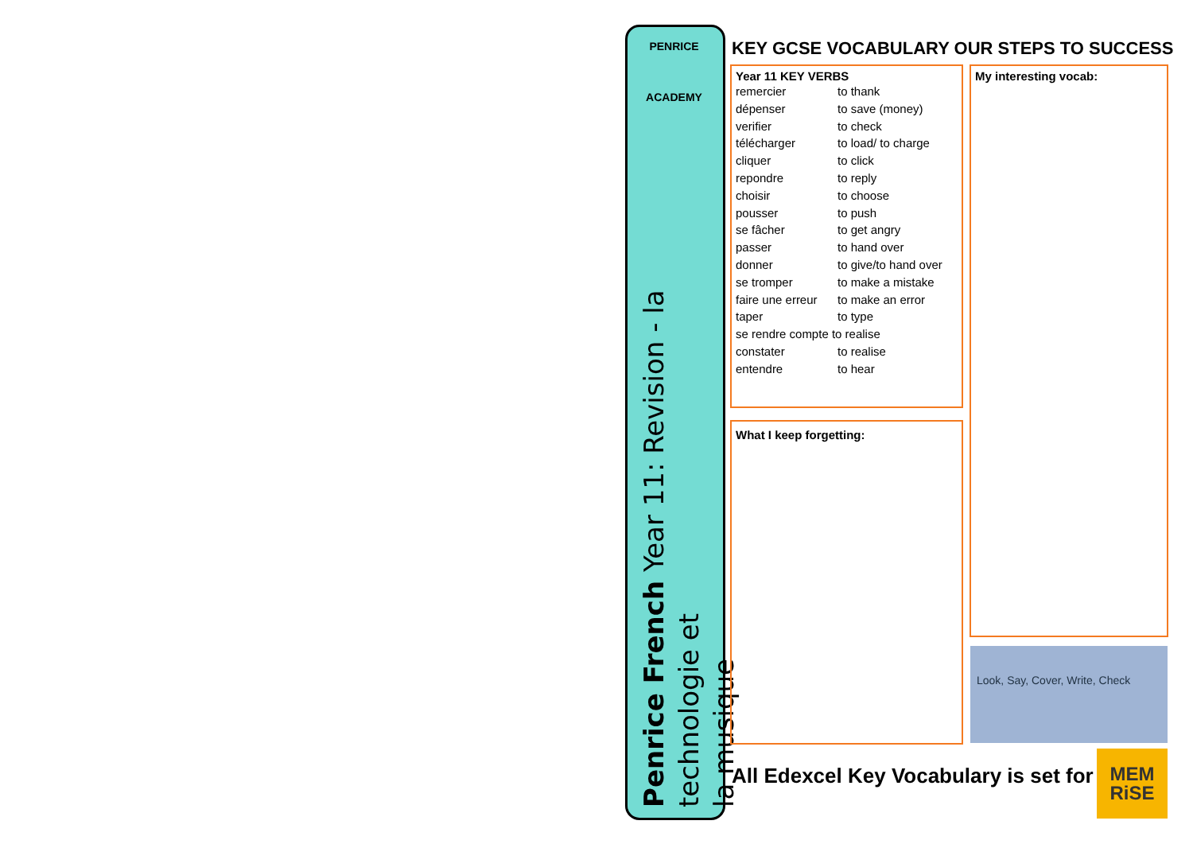PENRICE
ACADEMY
Penrice French Year 11: Revision - la technologie et
la musique
KEY GCSE VOCABULARY OUR STEPS TO SUCCESS
Year 11 KEY VERBS
| remercier | to thank |
| dépenser | to save (money) |
| verifier | to check |
| télécharger | to load/ to charge |
| cliquer | to click |
| repondre | to reply |
| choisir | to choose |
| pousser | to push |
| se fâcher | to get angry |
| passer | to hand over |
| donner | to give/to hand over |
| se tromper | to make a mistake |
| faire une erreur | to make an error |
| taper | to type |
| se rendre compte to realise | |
| constater | to realise |
| entendre | to hear |
What I keep forgetting:
My interesting vocab:
Look, Say, Cover, Write, Check
All Edexcel Key Vocabulary is set for
MEM
RiSE